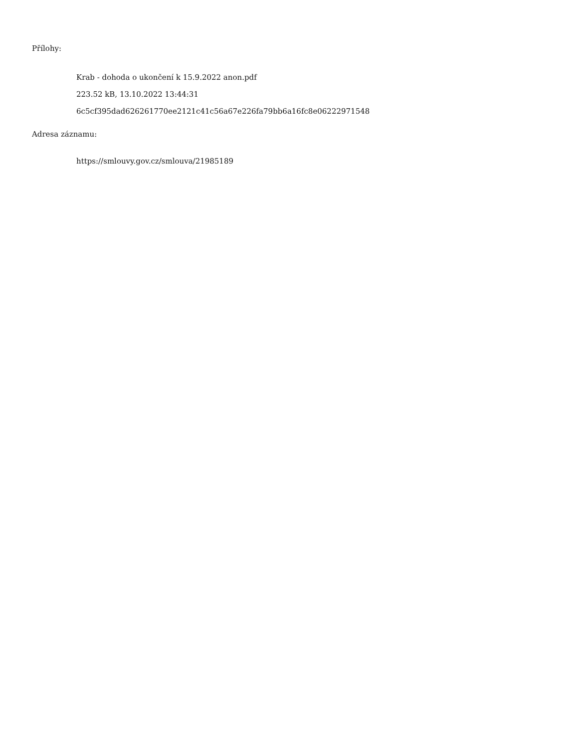Přílohy:
Krab - dohoda o ukončení k 15.9.2022 anon.pdf
223.52 kB, 13.10.2022 13:44:31
6c5cf395dad626261770ee2121c41c56a67e226fa79bb6a16fc8e06222971548
Adresa záznamu:
https://smlouvy.gov.cz/smlouva/21985189